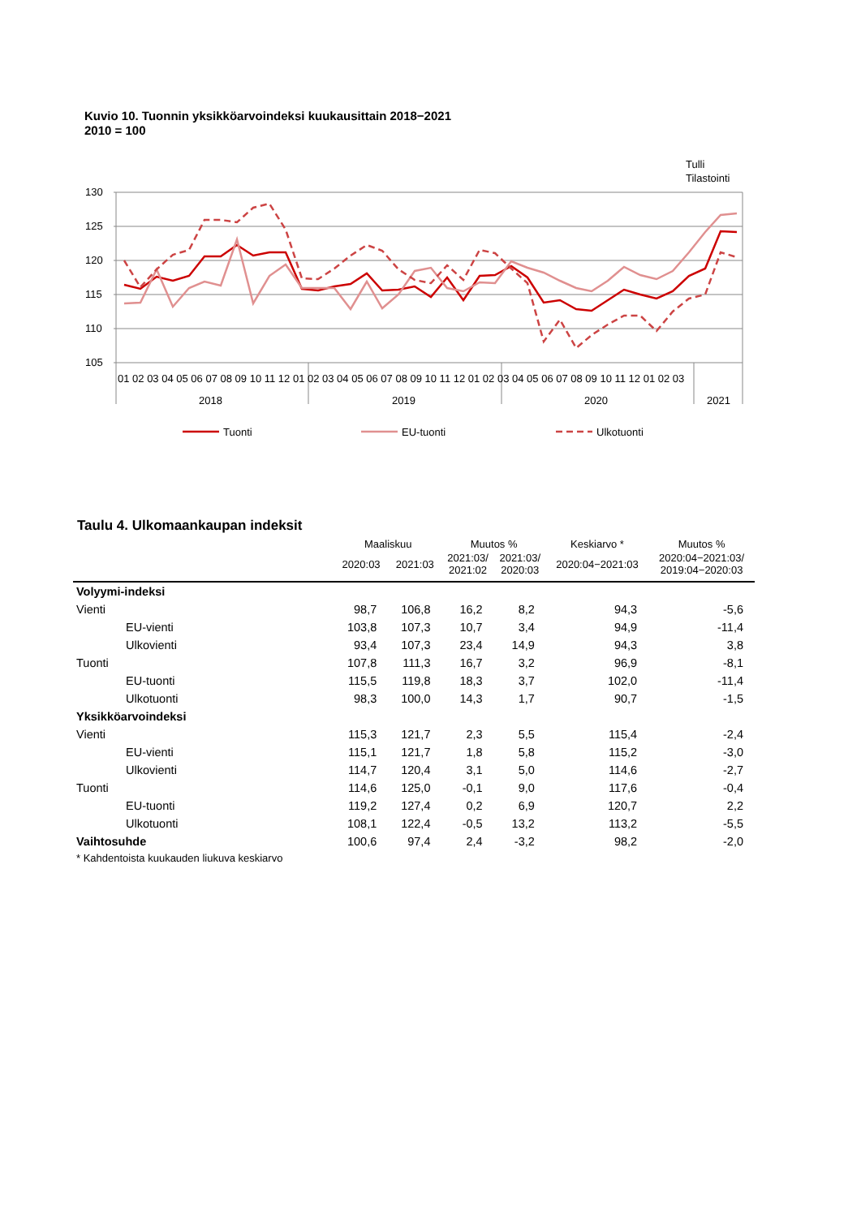Kuvio 10. Tuonnin yksikköarvoindeksi kuukausittain 2018−2021
2010 = 100
Tulli
Tilastointi
130
125
120
115
110
105
01 02 03 04 05 06 07 08 09 10 11 12 01 02 03 04 05 06 07 08 09 10 11 12 01 02 03 04 05 06 07 08 09 10 11 12 01 02 03
2018
2019
2020
2021
Tuonti
EU-tuonti
Ulkotuonti
Taulu 4. Ulkomaankaupan indeksit
| | Maaliskuu | | Muutos % | | Keskiarvo * | Muutos % |
| --- | --- | --- | --- | --- | --- | --- |
| | 2020:03 | 2021:03 | 2021:03/ 2021:02 | 2021:03/ 2020:03 | 2020:04−2021:03 | 2020:04−2021:03/ 2019:04−2020:03 |
| Volyymi-indeksi | | | | | | |
| Vienti | 98,7 | 106,8 | 16,2 | 8,2 | 94,3 | -5,6 |
| EU-vienti | 103,8 | 107,3 | 10,7 | 3,4 | 94,9 | -11,4 |
| Ulkovienti | 93,4 | 107,3 | 23,4 | 14,9 | 94,3 | 3,8 |
| Tuonti | 107,8 | 111,3 | 16,7 | 3,2 | 96,9 | -8,1 |
| EU-tuonti | 115,5 | 119,8 | 18,3 | 3,7 | 102,0 | -11,4 |
| Ulkotuonti | 98,3 | 100,0 | 14,3 | 1,7 | 90,7 | -1,5 |
| Yksikköarvoindeksi | | | | | | |
| Vienti | 115,3 | 121,7 | 2,3 | 5,5 | 115,4 | -2,4 |
| EU-vienti | 115,1 | 121,7 | 1,8 | 5,8 | 115,2 | -3,0 |
| Ulkovienti | 114,7 | 120,4 | 3,1 | 5,0 | 114,6 | -2,7 |
| Tuonti | 114,6 | 125,0 | -0,1 | 9,0 | 117,6 | -0,4 |
| EU-tuonti | 119,2 | 127,4 | 0,2 | 6,9 | 120,7 | 2,2 |
| Ulkotuonti | 108,1 | 122,4 | -0,5 | 13,2 | 113,2 | -5,5 |
| Vaihtosuhde | 100,6 | 97,4 | 2,4 | -3,2 | 98,2 | -2,0 |
* Kahdentoista kuukauden liukuva keskiarvo